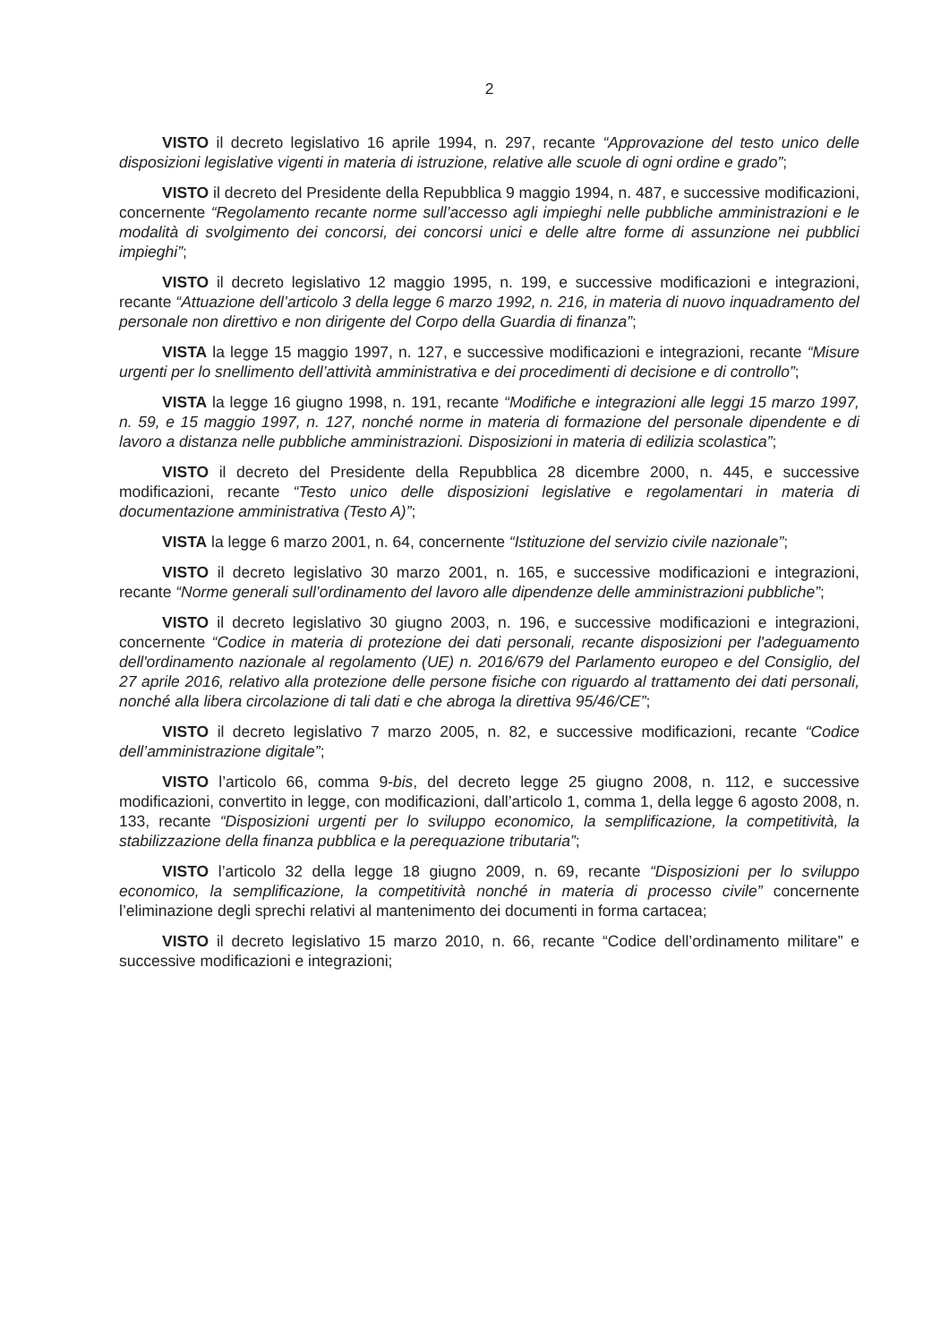2
VISTO il decreto legislativo 16 aprile 1994, n. 297, recante “Approvazione del testo unico delle disposizioni legislative vigenti in materia di istruzione, relative alle scuole di ogni ordine e grado”;
VISTO il decreto del Presidente della Repubblica 9 maggio 1994, n. 487, e successive modificazioni, concernente “Regolamento recante norme sull’accesso agli impieghi nelle pubbliche amministrazioni e le modalità di svolgimento dei concorsi, dei concorsi unici e delle altre forme di assunzione nei pubblici impieghi”;
VISTO il decreto legislativo 12 maggio 1995, n. 199, e successive modificazioni e integrazioni, recante “Attuazione dell’articolo 3 della legge 6 marzo 1992, n. 216, in materia di nuovo inquadramento del personale non direttivo e non dirigente del Corpo della Guardia di finanza”;
VISTA la legge 15 maggio 1997, n. 127, e successive modificazioni e integrazioni, recante “Misure urgenti per lo snellimento dell’attività amministrativa e dei procedimenti di decisione e di controllo”;
VISTA la legge 16 giugno 1998, n. 191, recante “Modifiche e integrazioni alle leggi 15 marzo 1997, n. 59, e 15 maggio 1997, n. 127, nonché norme in materia di formazione del personale dipendente e di lavoro a distanza nelle pubbliche amministrazioni. Disposizioni in materia di edilizia scolastica”;
VISTO il decreto del Presidente della Repubblica 28 dicembre 2000, n. 445, e successive modificazioni, recante “Testo unico delle disposizioni legislative e regolamentari in materia di documentazione amministrativa (Testo A)”;
VISTA la legge 6 marzo 2001, n. 64, concernente “Istituzione del servizio civile nazionale”;
VISTO il decreto legislativo 30 marzo 2001, n. 165, e successive modificazioni e integrazioni, recante “Norme generali sull’ordinamento del lavoro alle dipendenze delle amministrazioni pubbliche”;
VISTO il decreto legislativo 30 giugno 2003, n. 196, e successive modificazioni e integrazioni, concernente “Codice in materia di protezione dei dati personali, recante disposizioni per l'adeguamento dell'ordinamento nazionale al regolamento (UE) n. 2016/679 del Parlamento europeo e del Consiglio, del 27 aprile 2016, relativo alla protezione delle persone fisiche con riguardo al trattamento dei dati personali, nonché alla libera circolazione di tali dati e che abroga la direttiva 95/46/CE”;
VISTO il decreto legislativo 7 marzo 2005, n. 82, e successive modificazioni, recante “Codice dell’amministrazione digitale”;
VISTO l’articolo 66, comma 9-bis, del decreto legge 25 giugno 2008, n. 112, e successive modificazioni, convertito in legge, con modificazioni, dall’articolo 1, comma 1, della legge 6 agosto 2008, n. 133, recante “Disposizioni urgenti per lo sviluppo economico, la semplificazione, la competitività, la stabilizzazione della finanza pubblica e la perequazione tributaria”;
VISTO l’articolo 32 della legge 18 giugno 2009, n. 69, recante “Disposizioni per lo sviluppo economico, la semplificazione, la competitività nonché in materia di processo civile” concernente l’eliminazione degli sprechi relativi al mantenimento dei documenti in forma cartacea;
VISTO il decreto legislativo 15 marzo 2010, n. 66, recante “Codice dell’ordinamento militare” e successive modificazioni e integrazioni;